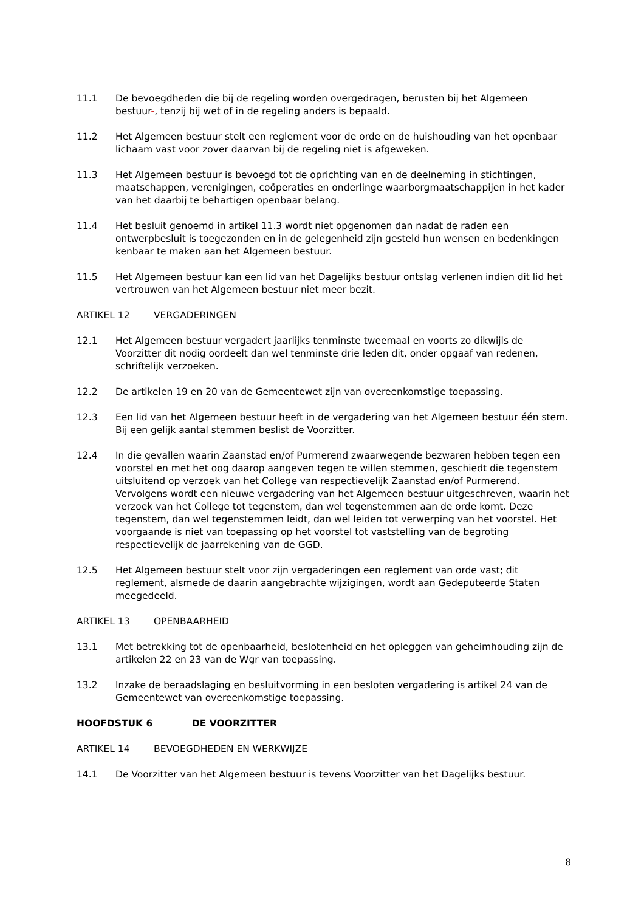11.1 De bevoegdheden die bij de regeling worden overgedragen, berusten bij het Algemeen bestuur-, tenzij bij wet of in de regeling anders is bepaald.
11.2 Het Algemeen bestuur stelt een reglement voor de orde en de huishouding van het openbaar lichaam vast voor zover daarvan bij de regeling niet is afgeweken.
11.3 Het Algemeen bestuur is bevoegd tot de oprichting van en de deelneming in stichtingen, maatschappen, verenigingen, coöperaties en onderlinge waarborgmaatschappijen in het kader van het daarbij te behartigen openbaar belang.
11.4 Het besluit genoemd in artikel 11.3 wordt niet opgenomen dan nadat de raden een ontwerpbesluit is toegezonden en in de gelegenheid zijn gesteld hun wensen en bedenkingen kenbaar te maken aan het Algemeen bestuur.
11.5 Het Algemeen bestuur kan een lid van het Dagelijks bestuur ontslag verlenen indien dit lid het vertrouwen van het Algemeen bestuur niet meer bezit.
ARTIKEL 12 VERGADERINGEN
12.1 Het Algemeen bestuur vergadert jaarlijks tenminste tweemaal en voorts zo dikwijls de Voorzitter dit nodig oordeelt dan wel tenminste drie leden dit, onder opgaaf van redenen, schriftelijk verzoeken.
12.2 De artikelen 19 en 20 van de Gemeentewet zijn van overeenkomstige toepassing.
12.3 Een lid van het Algemeen bestuur heeft in de vergadering van het Algemeen bestuur één stem. Bij een gelijk aantal stemmen beslist de Voorzitter.
12.4 In die gevallen waarin Zaanstad en/of Purmerend zwaarwegende bezwaren hebben tegen een voorstel en met het oog daarop aangeven tegen te willen stemmen, geschiedt die tegenstem uitsluitend op verzoek van het College van respectievelijk Zaanstad en/of Purmerend. Vervolgens wordt een nieuwe vergadering van het Algemeen bestuur uitgeschreven, waarin het verzoek van het College tot tegenstem, dan wel tegenstemmen aan de orde komt. Deze tegenstem, dan wel tegenstemmen leidt, dan wel leiden tot verwerping van het voorstel. Het voorgaande is niet van toepassing op het voorstel tot vaststelling van de begroting respectievelijk de jaarrekening van de GGD.
12.5 Het Algemeen bestuur stelt voor zijn vergaderingen een reglement van orde vast; dit reglement, alsmede de daarin aangebrachte wijzigingen, wordt aan Gedeputeerde Staten meegedeeld.
ARTIKEL 13 OPENBAARHEID
13.1 Met betrekking tot de openbaarheid, beslotenheid en het opleggen van geheimhouding zijn de artikelen 22 en 23 van de Wgr van toepassing.
13.2 Inzake de beraadslaging en besluitvorming in een besloten vergadering is artikel 24 van de Gemeentewet van overeenkomstige toepassing.
HOOFDSTUK 6 DE VOORZITTER
ARTIKEL 14 BEVOEGDHEDEN EN WERKWIJZE
14.1 De Voorzitter van het Algemeen bestuur is tevens Voorzitter van het Dagelijks bestuur.
8